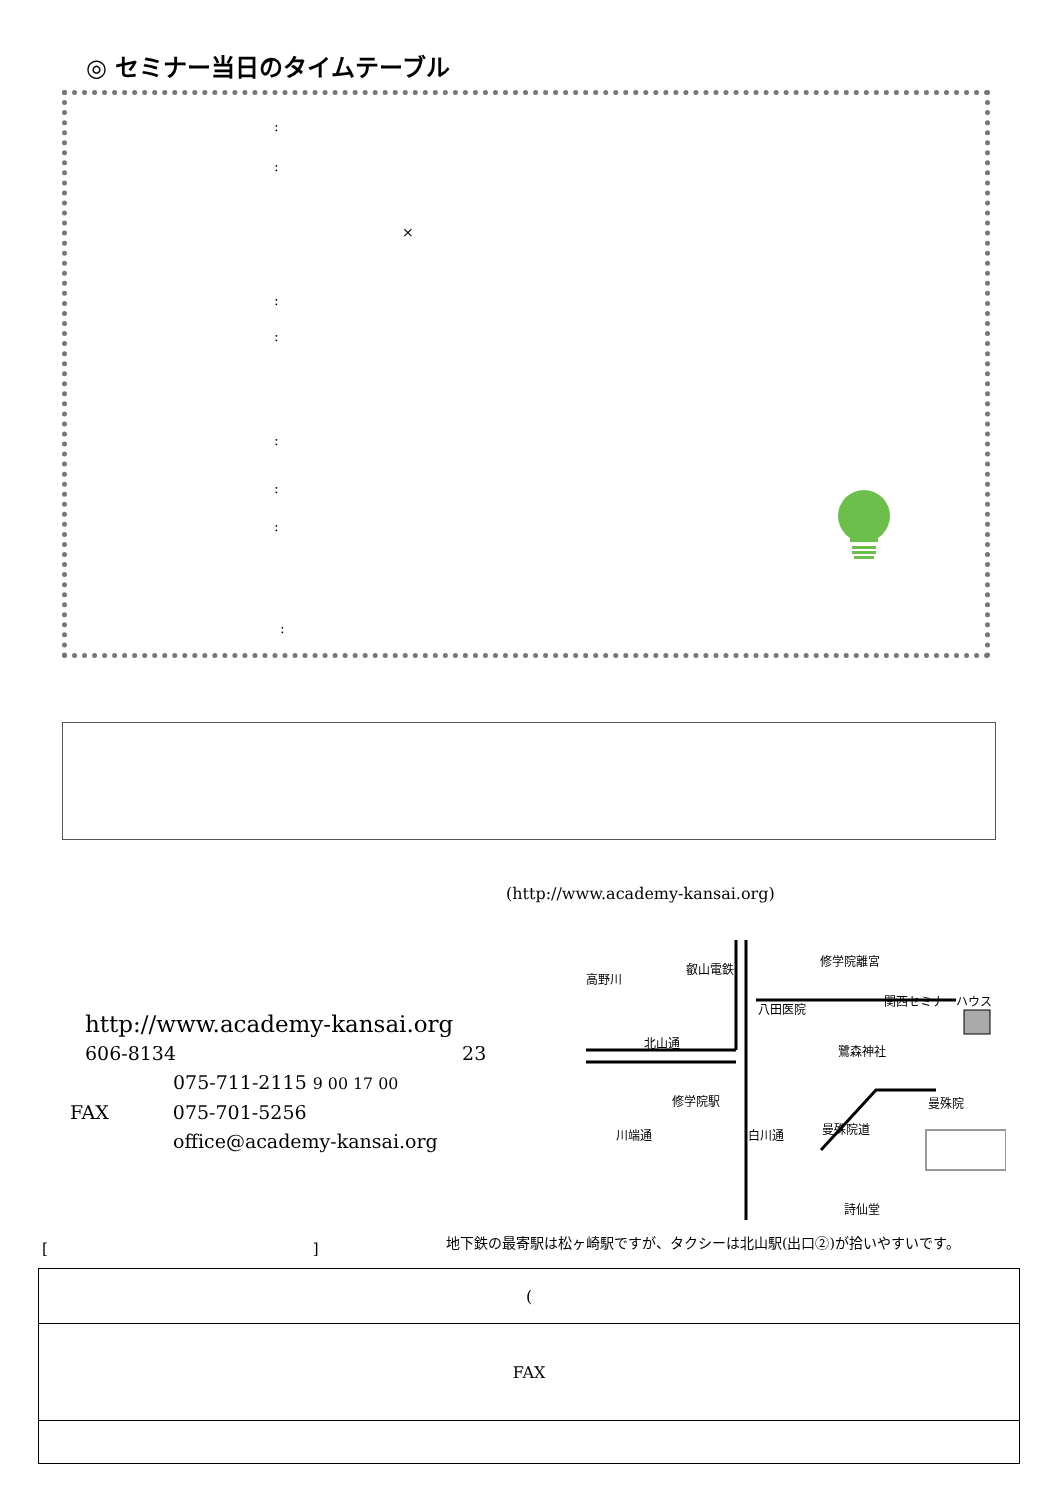◎ セミナー当日のタイムテーブル
:
:
×
:
:
:
:
:
:
(http://www.academy-kansai.org)
http://www.academy-kansai.org
606-8134 23
075-711-2115 9 00 17 00
FAX 075-701-5256
office@academy-kansai.org
修学院離宮
関西セミナーハウス
八田医院
北山通
鷺森神社
修学院駅 曼殊院
詩仙堂
高野川
叡山電鉄
川端通 白川通 曼殊院道
地下鉄の最寄駅は松ヶ崎駅ですが、タクシーは北山駅(出口②)が拾いやすいです。
[ ]
| ( |
| FAX |